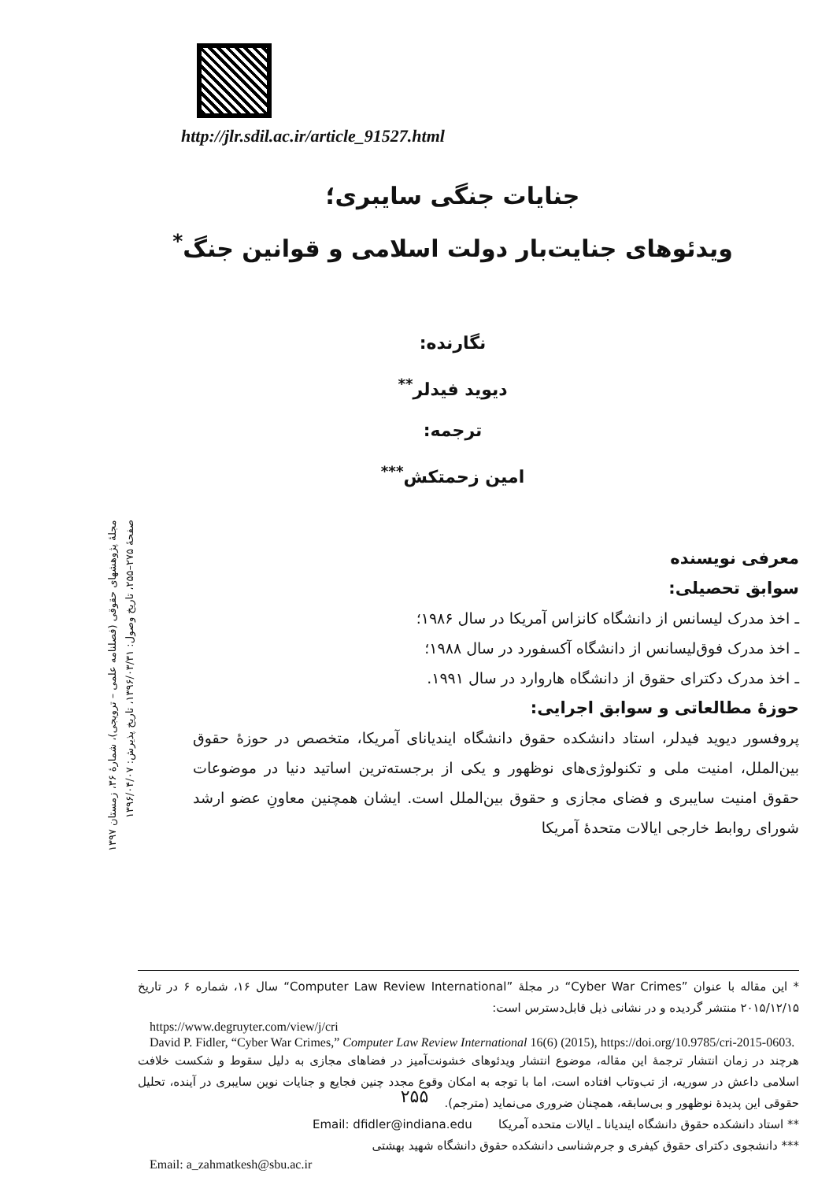http://jlr.sdil.ac.ir/article_91527.html
جنایات جنگی سایبری؛
ویدئوهای جنایت‌بار دولت اسلامی و قوانین جنگ<sup>*</sup>
نگارنده:
دیوید فیدلر<sup>**</sup>
ترجمه:
امین زحمتکش<sup>***</sup>
مجلهٔ پژوهشهای حقوقی (فصلنامه علمی – ترویجی)، شمارهٔ ۳۶، زمستان ۱۳۹۷
صفحهٔ ۲۷۵–۲۵۵، تاریخ وصول: ۱۳۹۶/۰۳/۳۱، تاریخ پذیرش: ۱۳۹۶/۰۴/۰۷
معرفی نویسنده
سوابق تحصیلی:
ـ اخذ مدرک لیسانس از دانشگاه کانزاس آمریکا در سال ۱۹۸۶؛
ـ اخذ مدرک فوق‌لیسانس از دانشگاه آکسفورد در سال ۱۹۸۸؛
ـ اخذ مدرک دکترای حقوق از دانشگاه هاروارد در سال ۱۹۹۱.
حوزهٔ مطالعاتی و سوابق اجرایی:
پروفسور دیوید فیدلر، استاد دانشکده حقوق دانشگاه ایندیانای آمریکا، متخصص در حوزهٔ حقوق بین‌الملل، امنیت ملی و تکنولوژی‌های نوظهور و یکی از برجسته‌ترین اساتید دنیا در موضوعات حقوق امنیت سایبری و فضای مجازی و حقوق بین‌الملل است. ایشان همچنین معاونِ عضو ارشد شورای روابط خارجی ایالات متحدهٔ آمریکا
* این مقاله با عنوان ”Cyber War Crimes“ در مجلهٔ ”Computer Law Review International“ سال ۱۶، شماره ۶ در تاریخ ۲۰۱۵/۱۲/۱۵ منتشر گردیده و در نشانی ذیل قابل‌دسترس است:
https://www.degruyter.com/view/j/cri
David P. Fidler, “Cyber War Crimes,” Computer Law Review International 16(6) (2015), https://doi.org/10.9785/cri-2015-0603.
هرچند در زمان انتشار ترجمهٔ این مقاله، موضوع انتشار ویدئوهای خشونت‌آمیز در فضاهای مجازی به دلیل سقوط و شکست خلافت اسلامی داعش در سوریه، از تب‌وتاب افتاده است، اما با توجه به امکان وقوع مجدد چنین فجایع و جنایات نوین سایبری در آینده، تحلیل حقوقی این پدیدهٔ نوظهور و بی‌سابقه، همچنان ضروری می‌نماید (مترجم).
** استاد دانشکده حقوق دانشگاه ایندیانا ـ ایالات متحده آمریکا Email: dfidler@indiana.edu
*** دانشجوی دکترای حقوق کیفری و جرم‌شناسی دانشکده حقوق دانشگاه شهید بهشتی
Email: a_zahmatkesh@sbu.ac.ir
۲۵۵